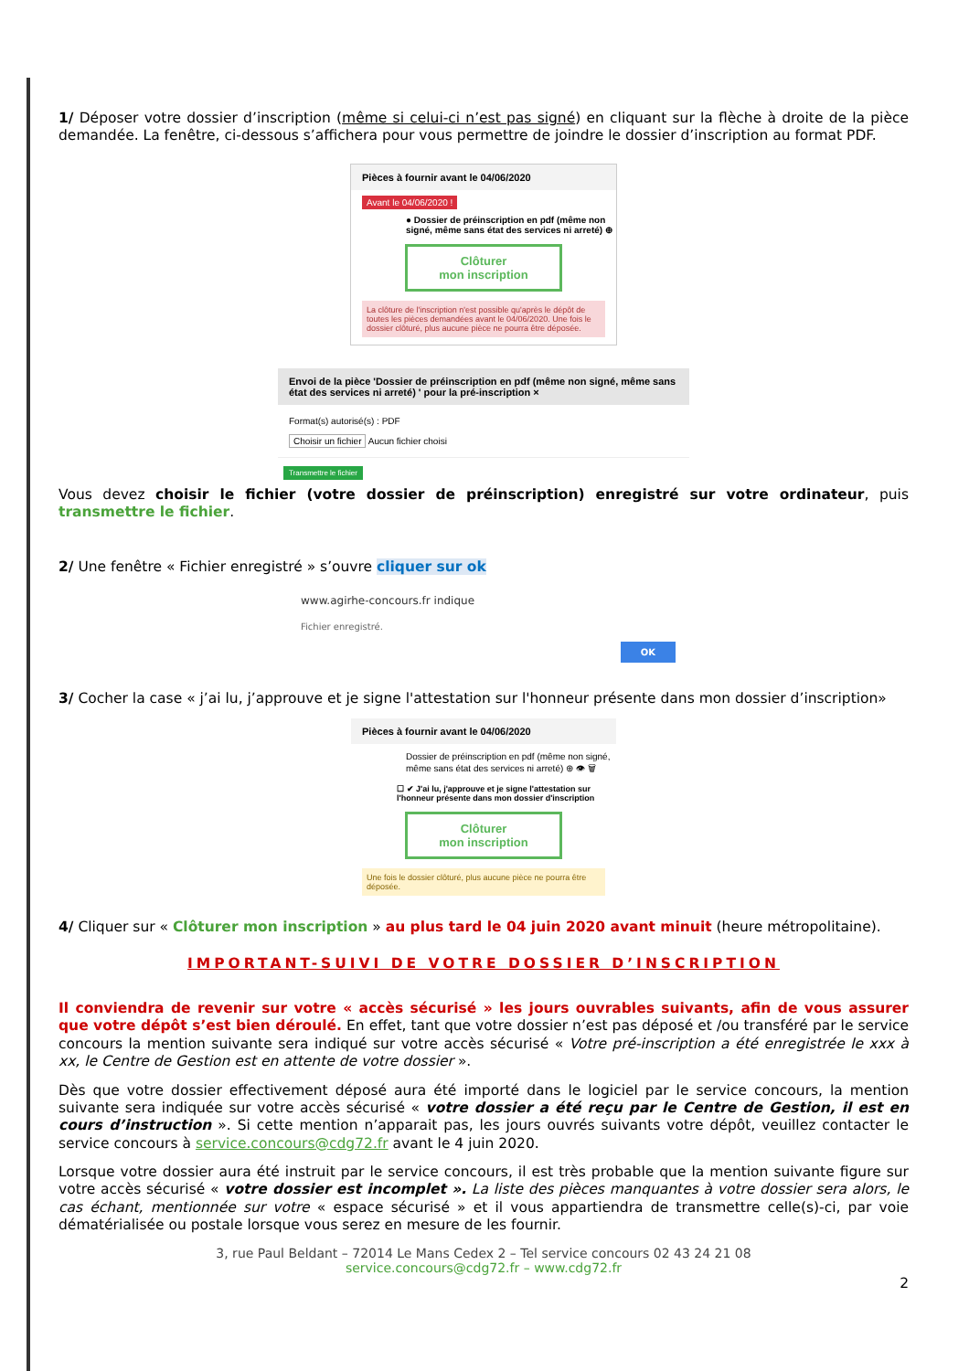1/ Déposer votre dossier d’inscription (même si celui-ci n’est pas signé) en cliquant sur la flèche à droite de la pièce demandée. La fenêtre, ci-dessous s’affichera pour vous permettre de joindre le dossier d’inscription au format PDF.
Pièces à fournir avant le 04/06/2020
Avant le 04/06/2020 !
● Dossier de préinscription en pdf (même non signé, même sans état des services ni arreté) ⊕
Clôturer
mon inscription
La clôture de l'inscription n'est possible qu'après le dépôt de toutes les pièces demandées avant le 04/06/2020. Une fois le dossier clôturé, plus aucune pièce ne pourra être déposée.
Envoi de la pièce 'Dossier de préinscription en pdf (même non signé, même sans état des services ni arreté) ' pour la pré-inscription ×
Format(s) autorisé(s) : PDF
Choisir un fichier Aucun fichier choisi
Transmettre le fichier
Vous devez choisir le fichier (votre dossier de préinscription) enregistré sur votre ordinateur, puis transmettre le fichier.
2/ Une fenêtre « Fichier enregistré » s’ouvre cliquer sur ok
www.agirhe-concours.fr indique
Fichier enregistré.
OK
3/ Cocher la case « j’ai lu, j’approuve et je signe l'attestation sur l'honneur présente dans mon dossier d’inscription»
Pièces à fournir avant le 04/06/2020
Dossier de préinscription en pdf (même non signé, même sans état des services ni arreté) ⊕ 👁 🗑
☐ ✔ J'ai lu, j'approuve et je signe l'attestation sur l'honneur présente dans mon dossier d'inscription
Clôturer
mon inscription
Une fois le dossier clôturé, plus aucune pièce ne pourra être déposée.
4/ Cliquer sur « Clôturer mon inscription » au plus tard le 04 juin 2020 avant minuit (heure métropolitaine).
IMPORTANT-SUIVI DE VOTRE DOSSIER D’INSCRIPTION
Il conviendra de revenir sur votre « accès sécurisé » les jours ouvrables suivants, afin de vous assurer que votre dépôt s’est bien déroulé. En effet, tant que votre dossier n’est pas déposé et /ou transféré par le service concours la mention suivante sera indiqué sur votre accès sécurisé « Votre pré-inscription a été enregistrée le xxx à xx, le Centre de Gestion est en attente de votre dossier ».
Dès que votre dossier effectivement déposé aura été importé dans le logiciel par le service concours, la mention suivante sera indiquée sur votre accès sécurisé « votre dossier a été reçu par le Centre de Gestion, il est en cours d’instruction ». Si cette mention n’apparait pas, les jours ouvrés suivants votre dépôt, veuillez contacter le service concours à service.concours@cdg72.fr avant le 4 juin 2020.
Lorsque votre dossier aura été instruit par le service concours, il est très probable que la mention suivante figure sur votre accès sécurisé « votre dossier est incomplet ». La liste des pièces manquantes à votre dossier sera alors, le cas échant, mentionnée sur votre « espace sécurisé » et il vous appartiendra de transmettre celle(s)-ci, par voie dématérialisée ou postale lorsque vous serez en mesure de les fournir.
3, rue Paul Beldant – 72014 Le Mans Cedex 2 – Tel service concours 02 43 24 21 08
service.concours@cdg72.fr – www.cdg72.fr
2